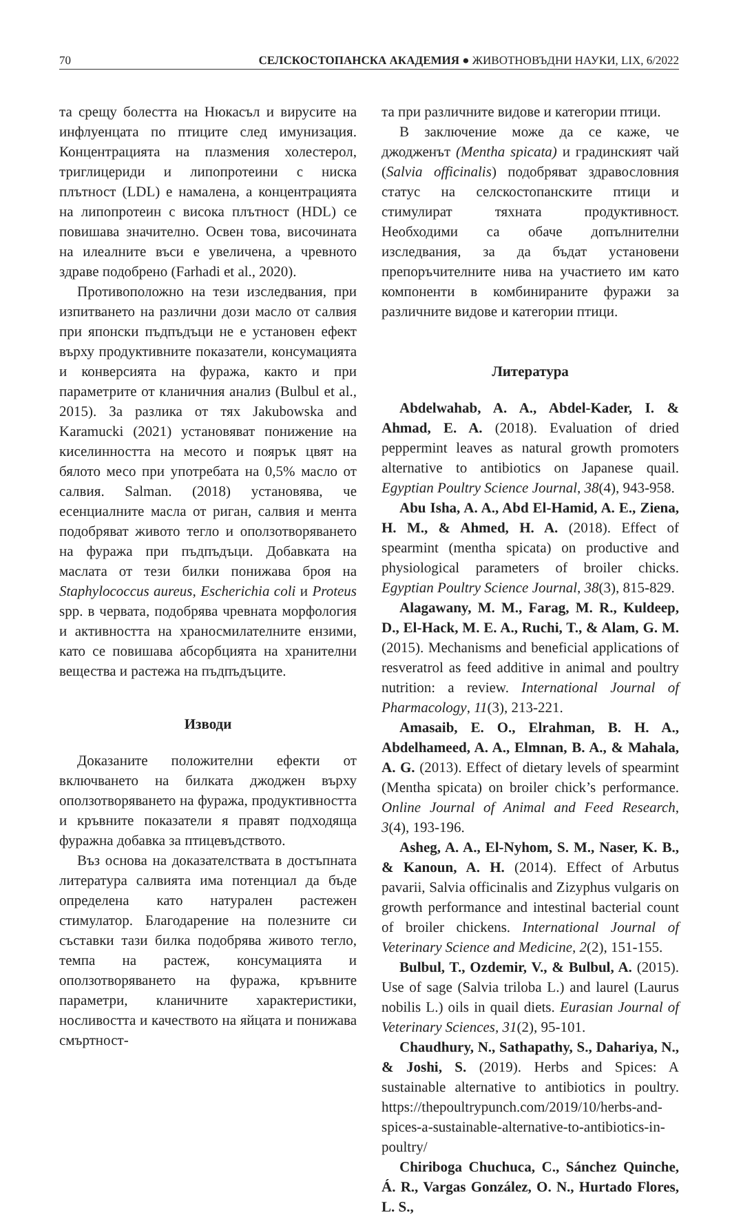70 СЕЛСКОСТОПАНСКА АКАДЕМИЯ ● ЖИВОТНОВЪДНИ НАУКИ, LIX, 6/2022
та срещу болестта на Нюкасъл и вирусите на инфлуенцата по птиците след имунизация. Концентрацията на плазмения холестерол, триглицериди и липопротеини с ниска плътност (LDL) е намалена, а концентрацията на липопротеин с висока плътност (HDL) се повишава значително. Освен това, височината на илеалните въси е увеличена, а чревното здраве подобрено (Farhadi et al., 2020).
Противоположно на тези изследвания, при изпитването на различни дози масло от салвия при японски пъдпъдъци не е установен ефект върху продуктивните показатели, консумацията и конверсията на фуража, както и при параметрите от кланичния анализ (Bulbul et al., 2015). За разлика от тях Jakubowska and Karamucki (2021) установяват понижение на киселинността на месото и поярък цвят на бялото месо при употребата на 0,5% масло от салвия. Salman. (2018) установява, че есенциалните масла от риган, салвия и мента подобряват живото тегло и оползотворяването на фуража при пъдпъдъци. Добавката на маслата от тези билки понижава броя на Staphylococcus aureus, Escherichia coli и Proteus spp. в червата, подобрява чревната морфология и активността на храносмилателните ензими, като се повишава абсорбцията на хранителни вещества и растежа на пъдпъдъците.
Изводи
Доказаните положителни ефекти от включването на билката джоджен върху оползотворяването на фуража, продуктивността и кръвните показатели я правят подходяща фуражна добавка за птицевъдството.
Въз основа на доказателствата в достъпната литература салвията има потенциал да бъде определена като натурален растежен стимулатор. Благодарение на полезните си съставки тази билка подобрява живото тегло, темпа на растеж, консумацията и оползотворяването на фуража, кръвните параметри, кланичните характеристики, носливостта и качеството на яйцата и понижава смъртност-
та при различните видове и категории птици.
В заключение може да се каже, че джодженът (Mentha spicata) и градинският чай (Salvia officinalis) подобряват здравословния статус на селскостопанските птици и стимулират тяхната продуктивност. Необходими са обаче допълнителни изследвания, за да бъдат установени препоръчителните нива на участието им като компоненти в комбинираните фуражи за различните видове и категории птици.
Литература
Abdelwahab, A. A., Abdel-Kader, I. & Ahmad, E. A. (2018). Evaluation of dried peppermint leaves as natural growth promoters alternative to antibiotics on Japanese quail. Egyptian Poultry Science Journal, 38(4), 943-958.
Abu Isha, A. A., Abd El-Hamid, A. E., Ziena, H. M., & Ahmed, H. A. (2018). Effect of spearmint (mentha spicata) on productive and physiological parameters of broiler chicks. Egyptian Poultry Science Journal, 38(3), 815-829.
Alagawany, M. M., Farag, M. R., Kuldeep, D., El-Hack, M. E. A., Ruchi, T., & Alam, G. M. (2015). Mechanisms and beneficial applications of resveratrol as feed additive in animal and poultry nutrition: a review. International Journal of Pharmacology, 11(3), 213-221.
Amasaib, E. O., Elrahman, B. H. A., Abdelhameed, A. A., Elmnan, B. A., & Mahala, A. G. (2013). Effect of dietary levels of spearmint (Mentha spicata) on broiler chick’s performance. Online Journal of Animal and Feed Research, 3(4), 193-196.
Asheg, A. A., El-Nyhom, S. M., Naser, K. B., & Kanoun, A. H. (2014). Effect of Arbutus pavarii, Salvia officinalis and Zizyphus vulgaris on growth performance and intestinal bacterial count of broiler chickens. International Journal of Veterinary Science and Medicine, 2(2), 151-155.
Bulbul, T., Ozdemir, V., & Bulbul, A. (2015). Use of sage (Salvia triloba L.) and laurel (Laurus nobilis L.) oils in quail diets. Eurasian Journal of Veterinary Sciences, 31(2), 95-101.
Chaudhury, N., Sathapathy, S., Dahariya, N., & Joshi, S. (2019). Herbs and Spices: A sustainable alternative to antibiotics in poultry. https://thepoultrypunch.com/2019/10/herbs-and-spices-a-sustainable-alternative-to-antibiotics-in-poultry/
Chiriboga Chuchuca, C., Sánchez Quinche, Á. R., Vargas González, O. N., Hurtado Flores, L. S.,